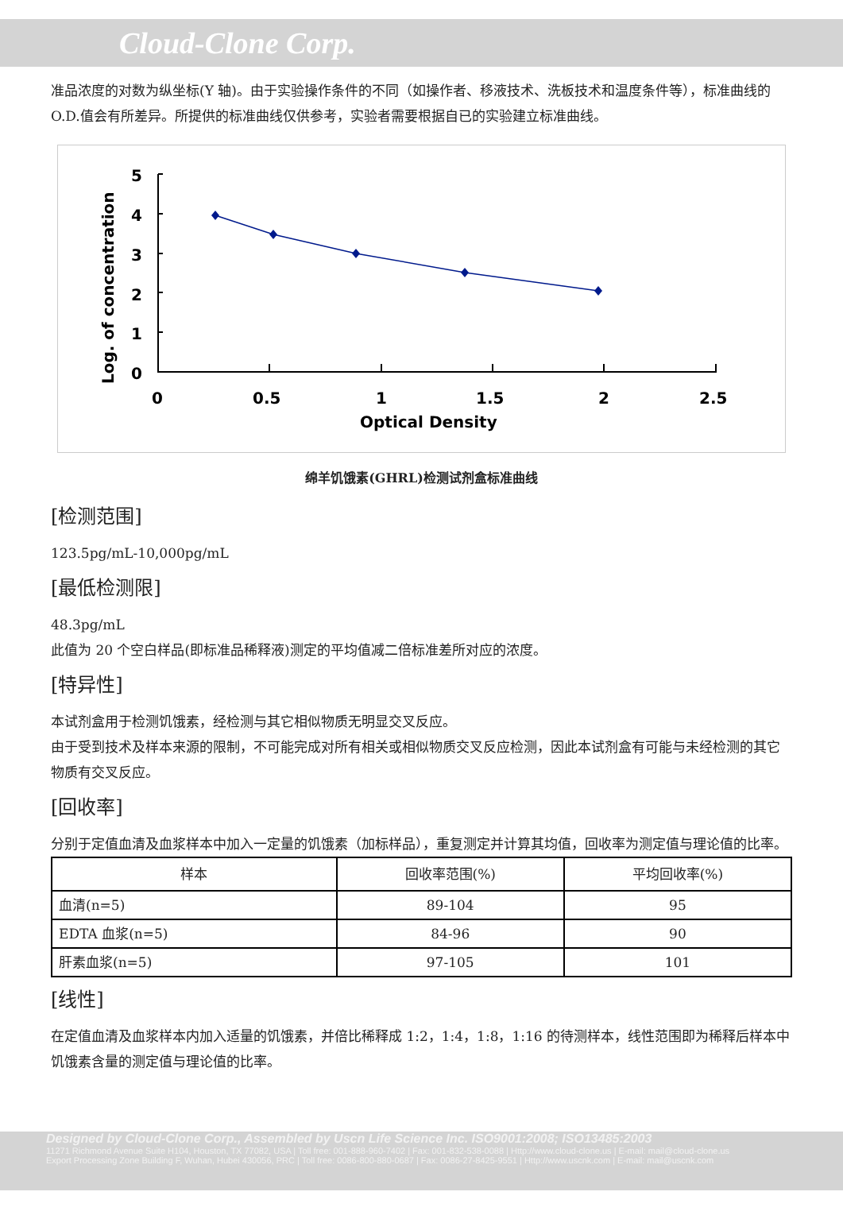Cloud-Clone Corp.
准品浓度的对数为纵坐标(Y 轴)。由于实验操作条件的不同（如操作者、移液技术、洗板技术和温度条件等），标准曲线的 O.D.值会有所差异。所提供的标准曲线仅供参考，实验者需要根据自已的实验建立标准曲线。
Log. of concentration
5
4
3
2
1
0
0
0.5
1
1.5
2
2.5
Optical Density
绵羊饥饿素(GHRL)检测试剂盒标准曲线
[检测范围]
123.5pg/mL-10,000pg/mL
[最低检测限]
48.3pg/mL
此值为 20 个空白样品(即标准品稀释液)测定的平均值减二倍标准差所对应的浓度。
[特异性]
本试剂盒用于检测饥饿素，经检测与其它相似物质无明显交叉反应。
由于受到技术及样本来源的限制，不可能完成对所有相关或相似物质交叉反应检测，因此本试剂盒有可能与未经检测的其它物质有交叉反应。
[回收率]
分别于定值血清及血浆样本中加入一定量的饥饿素（加标样品），重复测定并计算其均值，回收率为测定值与理论值的比率。
| 样本 | 回收率范围(%) | 平均回收率(%) |
| --- | --- | --- |
| 血清(n=5) | 89-104 | 95 |
| EDTA 血浆(n=5) | 84-96 | 90 |
| 肝素血浆(n=5) | 97-105 | 101 |
[线性]
在定值血清及血浆样本内加入适量的饥饿素，并倍比稀释成 1:2，1:4，1:8，1:16 的待测样本，线性范围即为稀释后样本中饥饿素含量的测定值与理论值的比率。
Designed by Cloud-Clone Corp., Assembled by Uscn Life Science Inc. ISO9001:2008; ISO13485:2003
11271 Richmond Avenue Suite H104, Houston, TX 77082, USA | Toll free: 001-888-960-7402 | Fax: 001-832-538-0088 | Http://www.cloud-clone.us | E-mail: mail@cloud-clone.us
Export Processing Zone Building F, Wuhan, Hubei 430056, PRC | Toll free: 0086-800-880-0687 | Fax: 0086-27-8425-9551 | Http://www.uscnk.com | E-mail: mail@uscnk.com